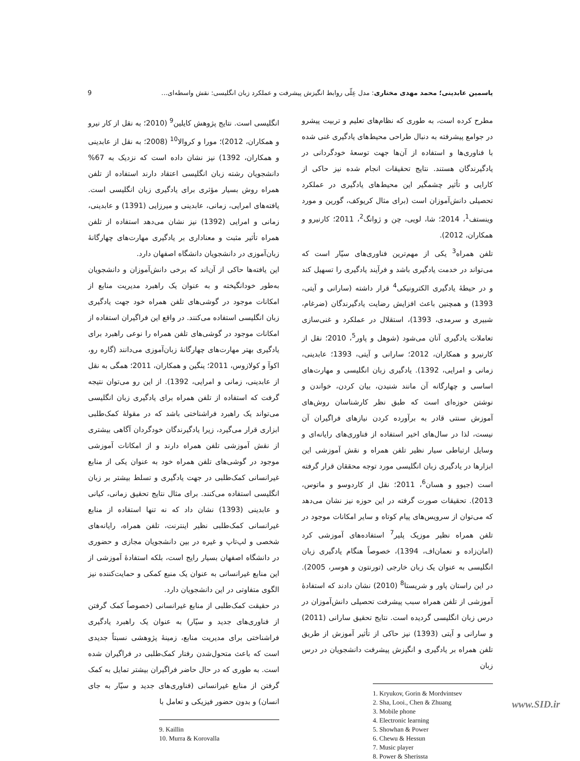یاسمین عابدینی؛ محمد مهدی مختاری: مدل عِلّی روابط انگیزش پیشرفت و عملکرد زبان انگلیسی: نقش واسطه‌ای... 9
مطرح کرده است، به طوری که نظام‌های تعلیم و تربیت پیشرو در جوامع پیشرفته به دنبال طراحی محیط‌های یادگیری غنی شده با فناوری‌ها و استفاده از آن‌ها جهت توسعهٔ خودگردانی در یادگیرندگان هستند. نتایج تحقیقات انجام شده نیز حاکی از کارایی و تأثیر چشمگیر این محیط‌های یادگیری در عملکرد تحصیلی دانش‌آموزان است (برای مثال کریوکف، گورین و مورد وینستف<sup>1</sup>، 2014؛ شا، لویی، چن و ژوانگ<sup>2</sup>، 2011؛ کارنیرو و همکاران، 2012).
تلفن همراه<sup>3</sup> یکی از مهم‌ترین فناوری‌های سیّار است که می‌تواند در خدمت یادگیری باشد و فرآیند یادگیری را تسهیل کند و در حیطهٔ یادگیری الکترونیکی<sup>4</sup> قرار داشته (سارانی و آیتی، 1393) و همچنین باعث افزایش رضایت یادگیرندگان (ضرغام، شبیری و سرمدی، 1393)، استقلال در عملکرد و غنی‌سازی تعاملات یادگیری آنان می‌شود (شوهل و پاور<sup>5</sup>، 2010؛ نقل از کارنیرو و همکاران، 2012؛ سارانی و آیتی، 1393؛ عابدینی، زمانی و امرایی، 1392). یادگیری زبان انگلیسی و مهارت‌های اساسی و چهارگانه آن مانند شنیدن، بیان کردن، خواندن و نوشتن حوزه‌ای است که طبق نظر کارشناسان روش‌های آموزش سنتی قادر به برآورده کردن نیازهای فراگیران آن نیست، لذا در سال‌های اخیر استفاده از فناوری‌های رایانه‌ای و وسایل ارتباطی سیار نظیر تلفن همراه و نقش آموزشی این ابزارها در یادگیری زبان انگلیسی مورد توجه محققان قرار گرفته است (جیوو و هسان<sup>6</sup>، 2011؛ نقل از کاردوسو و ماتوس، 2013). تحقیقات صورت گرفته در این حوزه نیز نشان می‌دهد که می‌توان از سرویس‌های پیام کوتاه و سایر امکانات موجود در تلفن همراه نظیر موزیک پلیر<sup>7</sup> استفاده‌های آموزشی کرد (امان‌زاده و نعمان‌اف، 1394)، خصوصاً هنگام یادگیری زبان انگلیسی به عنوان یک زبان خارجی (تورنتون و هوسر، 2005). در این راستان پاور و شریستا<sup>8</sup> (2010) نشان دادند که استفادهٔ آموزشی از تلفن همراه سبب پیشرفت تحصیلی دانش‌آموزان در درس زبان انگلیسی گردیده است. نتایج تحقیق سارانی (2011) و سارانی و آیتی (1393) نیز حاکی از تأثیر آموزش از طریق تلفن همراه بر یادگیری و انگیزش پیشرفت دانشجویان در درس زبان
1. Kryukov, Gorin & Mordvintsev
2. Sha, Looi., Chen & Zhuang
3. Mobile phone
4. Electronic learning
5. Showhan & Power
6. Chewu & Hessun
7. Music player
8. Power & Sherissta
انگلیسی است. نتایج پژوهش کایلین<sup>9</sup> (2010؛ به نقل از کار نیرو و همکاران، 2012)؛ مورا و کروالا<sup>10</sup> (2008؛ به نقل از عابدینی و همکاران، 1392) نیز نشان داده است که نزدیک به 67% دانشجویان رشته زبان انگلیسی اعتقاد دارند استفاده از تلفن همراه روش بسیار مؤثری برای یادگیری زبان انگلیسی است. یافته‌های امرایی، زمانی، عابدینی و میرزایی (1391) و عابدینی، زمانی و امرایی (1392) نیز نشان می‌دهد استفاده از تلفن همراه تأثیر مثبت و معناداری بر یادگیری مهارت‌های چهارگانهٔ زبان‌آموزی در دانشجویان دانشگاه اصفهان دارد.
این یافته‌ها حاکی از آن‌اند که برخی دانش‌آموزان و دانشجویان به‌طور خودانگیخته و به عنوان یک راهبرد مدیریت منابع از امکانات موجود در گوشی‌های تلفن همراه خود جهت یادگیری زبان انگلیسی استفاده می‌کنند. در واقع این فراگیران استفاده از امکانات موجود در گوشی‌های تلفن همراه را نوعی راهبرد برای یادگیری بهتر مهارت‌های چهارگانهٔ زبان‌آموزی می‌دانند (گاره رو، اکوآ و کولازوس، 2011؛ ینگین و همکاران، 2011؛ همگی به نقل از عابدینی، زمانی و امرایی، 1392). از این رو می‌توان نتیجه گرفت که استفاده از تلفن همراه برای یادگیری زبان انگلیسی می‌تواند یک راهبرد فراشناختی باشد که در مقولهٔ کمک‌طلبی ابزاری قرار می‌گیرد، زیرا یادگیرندگان خودگردان آگاهی بیشتری از نقش آموزشی تلفن همراه دارند و از امکانات آموزشی موجود در گوشی‌های تلفن همراه خود به عنوان یکی از منابع غیرانسانی کمک‌طلبی در جهت یادگیری و تسلط بیشتر بر زبان انگلیسی استفاده می‌کنند. برای مثال نتایج تحقیق زمانی، کیانی و عابدینی (1393) نشان داد که نه تنها استفاده از منابع غیرانسانی کمک‌طلبی نظیر اینترنت، تلفن همراه، رایانه‌های شخصی و لپ‌تاپ و غیره در بین دانشجویان مجازی و حضوری در دانشگاه اصفهان بسیار رایج است، بلکه استفادهٔ آموزشی از این منابع غیرانسانی به عنوان یک منبع کمکی و حمایت‌کننده نیز الگوی متفاوتی در این دانشجویان دارد.
در حقیقت کمک‌طلبی از منابع غیرانسانی (خصوصاً کمک گرفتن از فناوری‌های جدید و سیّار) به عنوان یک راهبرد یادگیری فراشناختی برای مدیریت منابع، زمینهٔ پژوهشی نسبتاً جدیدی است که باعث متحول‌شدن رفتار کمک‌طلبی در فراگیران شده است. به طوری که در حال حاضر فراگیران بیشتر تمایل به کمک گرفتن از منابع غیرانسانی (فناوری‌های جدید و سیّار به جای انسان) و بدون حضور فیزیکی و تعامل با
9. Kaillin
10. Murra & Korovalla
www.SID.ir